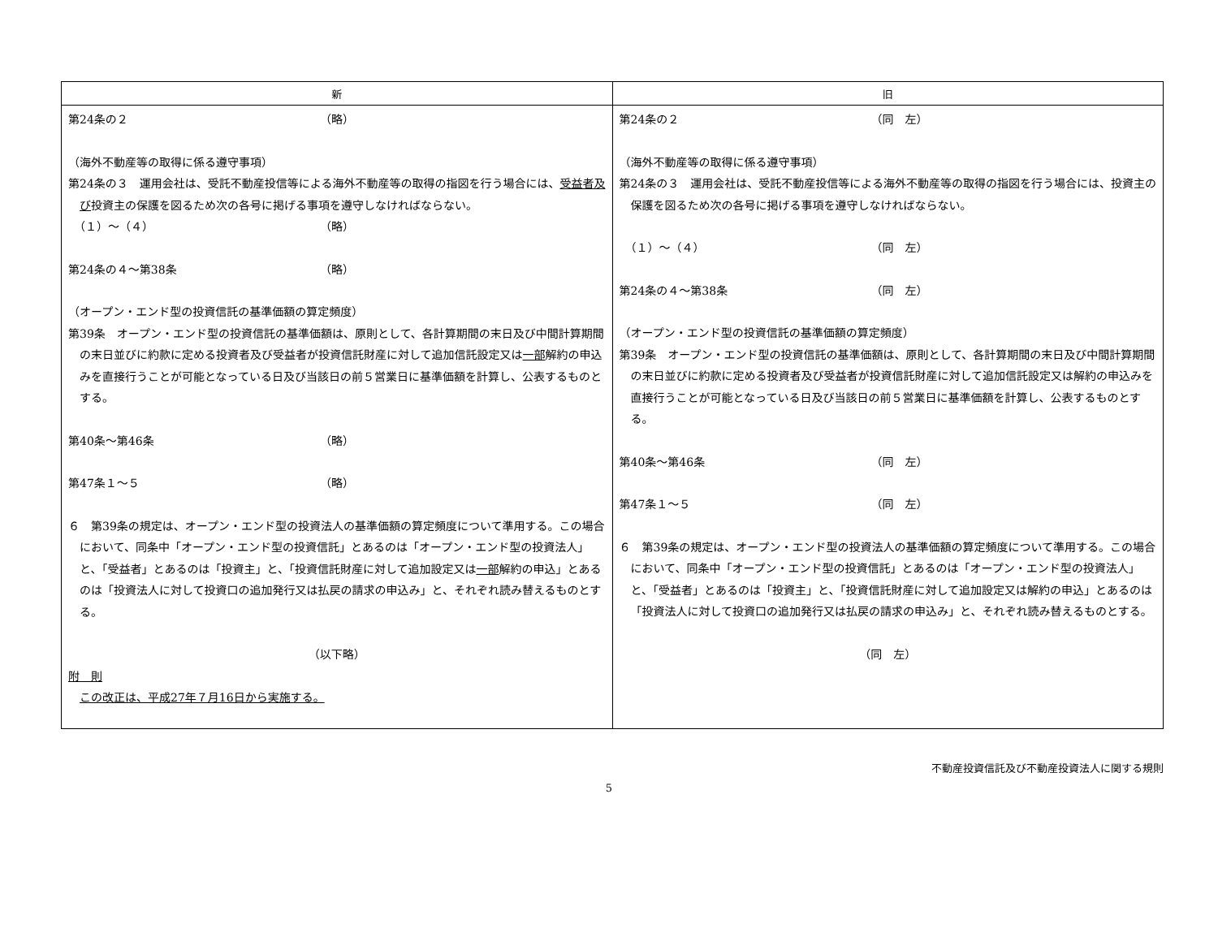| 新 | 旧 |
| --- | --- |
| 第24条の２ （略） （海外不動産等の取得に係る遵守事項） 第24条の３ 運用会社は、受託不動産投信等による海外不動産等の取得の指図を行う場合には、 受益者及び 投資主の保護を図るため次の各号に掲げる事項を遵守しなければならない。 （１）～（４） （略） 第24条の４～第38条 （略） （オープン・エンド型の投資信託の基準価額の算定頻度） 第39条 オープン・エンド型の投資信託の基準価額は、原則として、各計算期間の末日及び中間計算期間の末日並びに約款に定める投資者及び受益者が投資信託財産に対して追加信託設定又は 一部 解約の申込みを直接行うことが可能となっている日及び当該日の前５営業日に基準価額を計算し、公表するものとする。 第40条～第46条 （略） 第47条１～５ （略） ６ 第39条の規定は、オープン・エンド型の投資法人の基準価額の算定頻度について準用する。この場合において、同条中「オープン・エンド型の投資信託」とあるのは「オープン・エンド型の投資法人」と、「受益者」とあるのは「投資主」と、「投資信託財産に対して追加設定又は 一部 解約の申込」とあるのは「投資法人に対して投資口の追加発行又は払戻の請求の申込み」と、それぞれ読み替えるものとする。 （以下略） 附 則 この改正は、平成27年７月16日から実施する。 | 第24条の２ （同 左） （海外不動産等の取得に係る遵守事項） 第24条の３ 運用会社は、受託不動産投信等による海外不動産等の取得の指図を行う場合には、投資主の保護を図るため次の各号に掲げる事項を遵守しなければならない。 （１）～（４） （同 左） 第24条の４～第38条 （同 左） （オープン・エンド型の投資信託の基準価額の算定頻度） 第39条 オープン・エンド型の投資信託の基準価額は、原則として、各計算期間の末日及び中間計算期間の末日並びに約款に定める投資者及び受益者が投資信託財産に対して追加信託設定又は解約の申込みを直接行うことが可能となっている日及び当該日の前５営業日に基準価額を計算し、公表するものとする。 第40条～第46条 （同 左） 第47条１～５ （同 左） ６ 第39条の規定は、オープン・エンド型の投資法人の基準価額の算定頻度について準用する。この場合において、同条中「オープン・エンド型の投資信託」とあるのは「オープン・エンド型の投資法人」と、「受益者」とあるのは「投資主」と、「投資信託財産に対して追加設定又は解約の申込」とあるのは「投資法人に対して投資口の追加発行又は払戻の請求の申込み」と、それぞれ読み替えるものとする。 （同 左） |
不動産投資信託及び不動産投資法人に関する規則
5